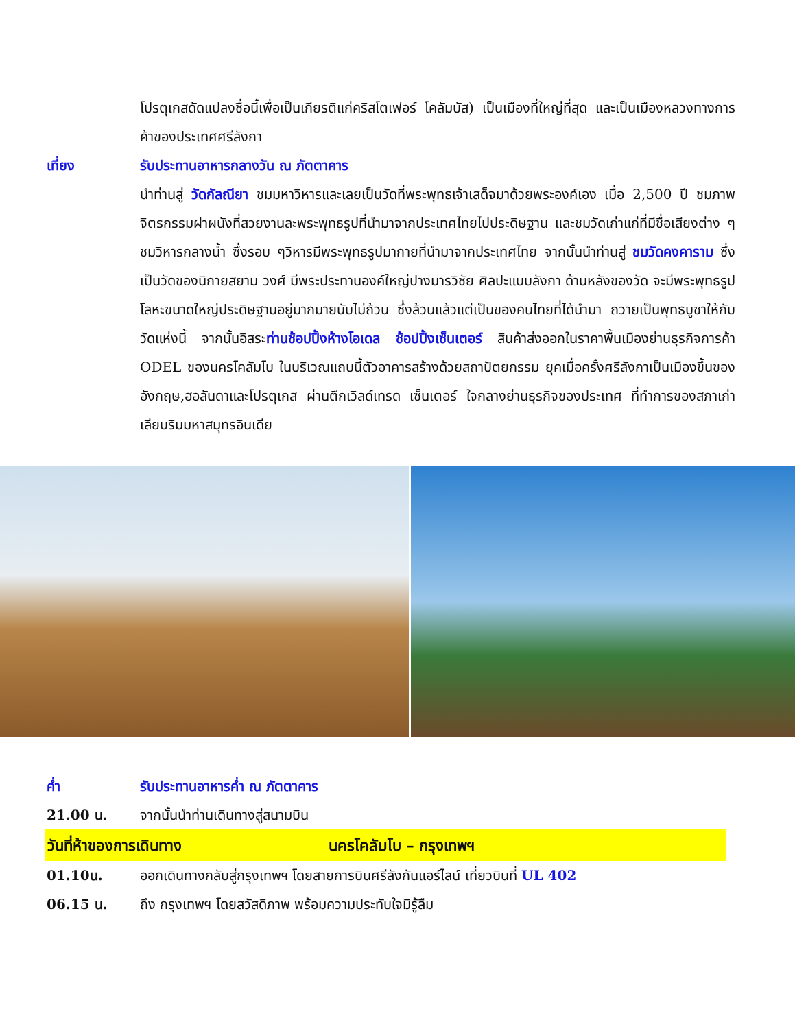โปรตุเกสดัดแปลงชื่อนี้เพื่อเป็นเกียรติแก่คริสโตเฟอร์ โคลัมบัส) เป็นเมืองที่ใหญ่ที่สุด และเป็นเมืองหลวงทางการค้าของประเทศศรีลังกา
เที่ยง รับประทานอาหารกลางวัน ณ ภัตตาคาร
นำท่านสู่ วัดกัลณียา ชมมหาวิหารและเลยเป็นวัดที่พระพุทธเจ้าเสด็จมาด้วยพระองค์เอง เมื่อ 2,500 ปี ชมภาพจิตรกรรมฝาผนังที่สวยงานละพระพุทธรูปที่นำมาจากประเทศไทยไปประดิษฐาน และชมวัดเก่าแก่ที่มีชื่อเสียงต่าง ๆ ชมวิหารกลางน้ำ ซึ่งรอบ ๆวิหารมีพระพุทธรูปมากายที่นำมาจากประเทศไทย จากนั้นนำท่านสู่ ชมวัดคงคาราม ซึ่งเป็นวัดของนิกายสยาม วงศ์ มีพระประทานองค์ใหญ่ปางมารวิชัย ศิลปะแบบลังกา ด้านหลังของวัด จะมีพระพุทธรูป โลหะขนาดใหญ่ประดิษฐานอยู่มากมายนับไม่ถ้วน ซึ่งล้วนแล้วแต่เป็นของคนไทยที่ได้นำมา ถวายเป็นพุทธบูชาให้กับวัดแห่งนี้ จากนั้นอิสระท่านช้อปปิ้งห้างโอเดล ช้อปปิ้งเซ็นเตอร์ สินค้าส่งออกในราคาพื้นเมืองย่านธุรกิจการค้า ODEL ของนครโคลัมโบ ในบริเวณแถบนี้ตัวอาคารสร้างด้วยสถาปัตยกรรม ยุคเมื่อครั้งศรีลังกาเป็นเมืองขึ้นของอังกฤษ,ฮอลันดาและโปรตุเกส ผ่านตึกเวิลด์เทรด เซ็นเตอร์ ใจกลางย่านธุรกิจของประเทศ ที่ทำการของสภาเก่าเลียบริมมหาสมุทรอินเดีย
ค่ำ รับประทานอาหารค่ำ ณ ภัตตาคาร
21.00 น. จากนั้นนำท่านเดินทางสู่สนามบิน
วันที่ห้าของการเดินทาง นครโคลัมโบ – กรุงเทพฯ
01.10น. ออกเดินทางกลับสู่กรุงเทพฯ โดยสายการบินศรีลังกันแอร์ไลน์ เที่ยวบินที่ UL 402
06.15 น. ถึง กรุงเทพฯ โดยสวัสดิภาพ พร้อมความประทับใจมิรู้ลืม